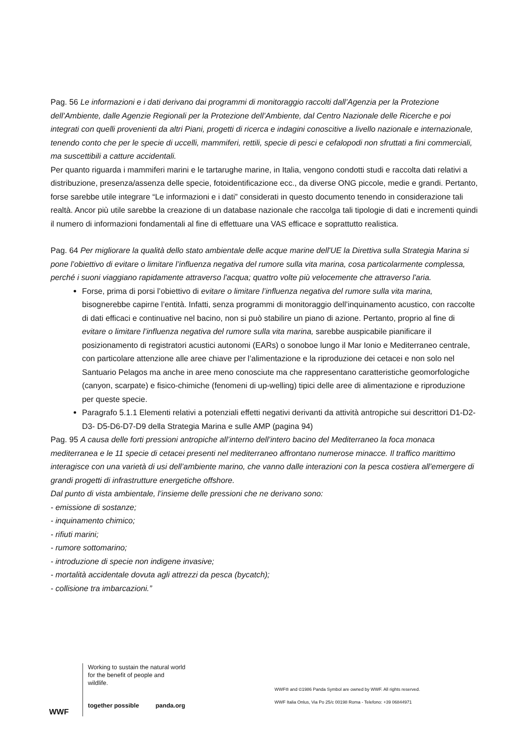Pag. 56 Le informazioni e i dati derivano dai programmi di monitoraggio raccolti dall’Agenzia per la Protezione dell’Ambiente, dalle Agenzie Regionali per la Protezione dell’Ambiente, dal Centro Nazionale delle Ricerche e poi integrati con quelli provenienti da altri Piani, progetti di ricerca e indagini conoscitive a livello nazionale e internazionale, tenendo conto che per le specie di uccelli, mammiferi, rettili, specie di pesci e cefalopodi non sfruttati a fini commerciali, ma suscettibili a catture accidentali.
Per quanto riguarda i mammiferi marini e le tartarughe marine, in Italia, vengono condotti studi e raccolta dati relativi a distribuzione, presenza/assenza delle specie, fotoidentificazione ecc., da diverse ONG piccole, medie e grandi. Pertanto, forse sarebbe utile integrare “Le informazioni e i dati” considerati in questo documento tenendo in considerazione tali realtà. Ancor più utile sarebbe la creazione di un database nazionale che raccolga tali tipologie di dati e incrementi quindi il numero di informazioni fondamentali al fine di effettuare una VAS efficace e soprattutto realistica.
Pag. 64 Per migliorare la qualità dello stato ambientale delle acque marine dell'UE la Direttiva sulla Strategia Marina si pone l’obiettivo di evitare o limitare l’influenza negativa del rumore sulla vita marina, cosa particolarmente complessa, perché i suoni viaggiano rapidamente attraverso l'acqua; quattro volte più velocemente che attraverso l'aria.
Forse, prima di porsi l’obiettivo di evitare o limitare l’influenza negativa del rumore sulla vita marina, bisognerebbe capirne l’entità. Infatti, senza programmi di monitoraggio dell’inquinamento acustico, con raccolte di dati efficaci e continuative nel bacino, non si può stabilire un piano di azione. Pertanto, proprio al fine di evitare o limitare l’influenza negativa del rumore sulla vita marina, sarebbe auspicabile pianificare il posizionamento di registratori acustici autonomi (EARs) o sonoboe lungo il Mar Ionio e Mediterraneo centrale, con particolare attenzione alle aree chiave per l’alimentazione e la riproduzione dei cetacei e non solo nel Santuario Pelagos ma anche in aree meno conosciute ma che rappresentano caratteristiche geomorfologiche (canyon, scarpate) e fisico-chimiche (fenomeni di up-welling) tipici delle aree di alimentazione e riproduzione per queste specie.
Paragrafo 5.1.1 Elementi relativi a potenziali effetti negativi derivanti da attività antropiche sui descrittori D1-D2-D3- D5-D6-D7-D9 della Strategia Marina e sulle AMP (pagina 94)
Pag. 95 A causa delle forti pressioni antropiche all’interno dell’intero bacino del Mediterraneo la foca monaca mediterranea e le 11 specie di cetacei presenti nel mediterraneo affrontano numerose minacce. Il traffico marittimo interagisce con una varietà di usi dell’ambiente marino, che vanno dalle interazioni con la pesca costiera all’emergere di grandi progetti di infrastrutture energetiche offshore.
Dal punto di vista ambientale, l’insieme delle pressioni che ne derivano sono:
- emissione di sostanze;
- inquinamento chimico;
- rifiuti marini;
- rumore sottomarino;
- introduzione di specie non indigene invasive;
- mortalità accidentale dovuta agli attrezzi da pesca (bycatch);
- collisione tra imbarcazioni.”
WWF
Working to sustain the natural world for the benefit of people and wildlife.
together possible panda.org
WWF® and ©1986 Panda Symbol are owned by WWF. All rights reserved.
WWF Italia Onlus, Via Po 25/c 00198 Roma - Telefono: +39 06844971